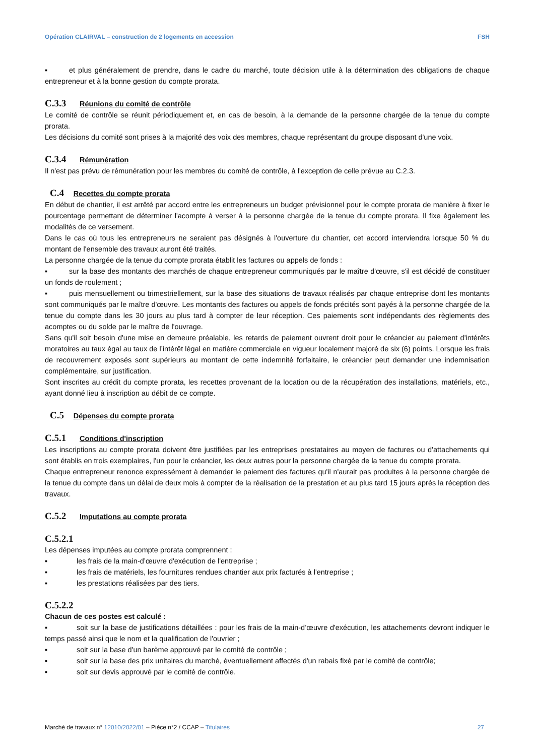Opération CLAIRVAL – construction de 2 logements en accession FSH
▪ et plus généralement de prendre, dans le cadre du marché, toute décision utile à la détermination des obligations de chaque entrepreneur et à la bonne gestion du compte prorata.
C.3.3 Réunions du comité de contrôle
Le comité de contrôle se réunit périodiquement et, en cas de besoin, à la demande de la personne chargée de la tenue du compte prorata.
Les décisions du comité sont prises à la majorité des voix des membres, chaque représentant du groupe disposant d'une voix.
C.3.4 Rémunération
Il n'est pas prévu de rémunération pour les membres du comité de contrôle, à l'exception de celle prévue au C.2.3.
C.4 Recettes du compte prorata
En début de chantier, il est arrêté par accord entre les entrepreneurs un budget prévisionnel pour le compte prorata de manière à fixer le pourcentage permettant de déterminer l'acompte à verser à la personne chargée de la tenue du compte prorata. Il fixe également les modalités de ce versement.
Dans le cas où tous les entrepreneurs ne seraient pas désignés à l'ouverture du chantier, cet accord interviendra lorsque 50 % du montant de l'ensemble des travaux auront été traités.
La personne chargée de la tenue du compte prorata établit les factures ou appels de fonds :
▪ sur la base des montants des marchés de chaque entrepreneur communiqués par le maître d'œuvre, s'il est décidé de constituer un fonds de roulement ;
▪ puis mensuellement ou trimestriellement, sur la base des situations de travaux réalisés par chaque entreprise dont les montants sont communiqués par le maître d'œuvre. Les montants des factures ou appels de fonds précités sont payés à la personne chargée de la tenue du compte dans les 30 jours au plus tard à compter de leur réception. Ces paiements sont indépendants des règlements des acomptes ou du solde par le maître de l'ouvrage.
Sans qu'il soit besoin d'une mise en demeure préalable, les retards de paiement ouvrent droit pour le créancier au paiement d'intérêts moratoires au taux égal au taux de l’intérêt légal en matière commerciale en vigueur localement majoré de six (6) points. Lorsque les frais de recouvrement exposés sont supérieurs au montant de cette indemnité forfaitaire, le créancier peut demander une indemnisation complémentaire, sur justification.
Sont inscrites au crédit du compte prorata, les recettes provenant de la location ou de la récupération des installations, matériels, etc., ayant donné lieu à inscription au débit de ce compte.
C.5 Dépenses du compte prorata
C.5.1 Conditions d'inscription
Les inscriptions au compte prorata doivent être justifiées par les entreprises prestataires au moyen de factures ou d'attachements qui sont établis en trois exemplaires, l'un pour le créancier, les deux autres pour la personne chargée de la tenue du compte prorata.
Chaque entrepreneur renonce expressément à demander le paiement des factures qu'il n'aurait pas produites à la personne chargée de la tenue du compte dans un délai de deux mois à compter de la réalisation de la prestation et au plus tard 15 jours après la réception des travaux.
C.5.2 Imputations au compte prorata
C.5.2.1
Les dépenses imputées au compte prorata comprennent :
▪ les frais de la main-d’œuvre d'exécution de l'entreprise ;
▪ les frais de matériels, les fournitures rendues chantier aux prix facturés à l'entreprise ;
▪ les prestations réalisées par des tiers.
C.5.2.2
Chacun de ces postes est calculé :
▪ soit sur la base de justifications détaillées : pour les frais de la main-d’œuvre d'exécution, les attachements devront indiquer le temps passé ainsi que le nom et la qualification de l'ouvrier ;
▪ soit sur la base d'un barème approuvé par le comité de contrôle ;
▪ soit sur la base des prix unitaires du marché, éventuellement affectés d'un rabais fixé par le comité de contrôle;
▪ soit sur devis approuvé par le comité de contrôle.
Marché de travaux n° 12010/2022/01 – Pièce n°2 / CCAP – Titulaires 27